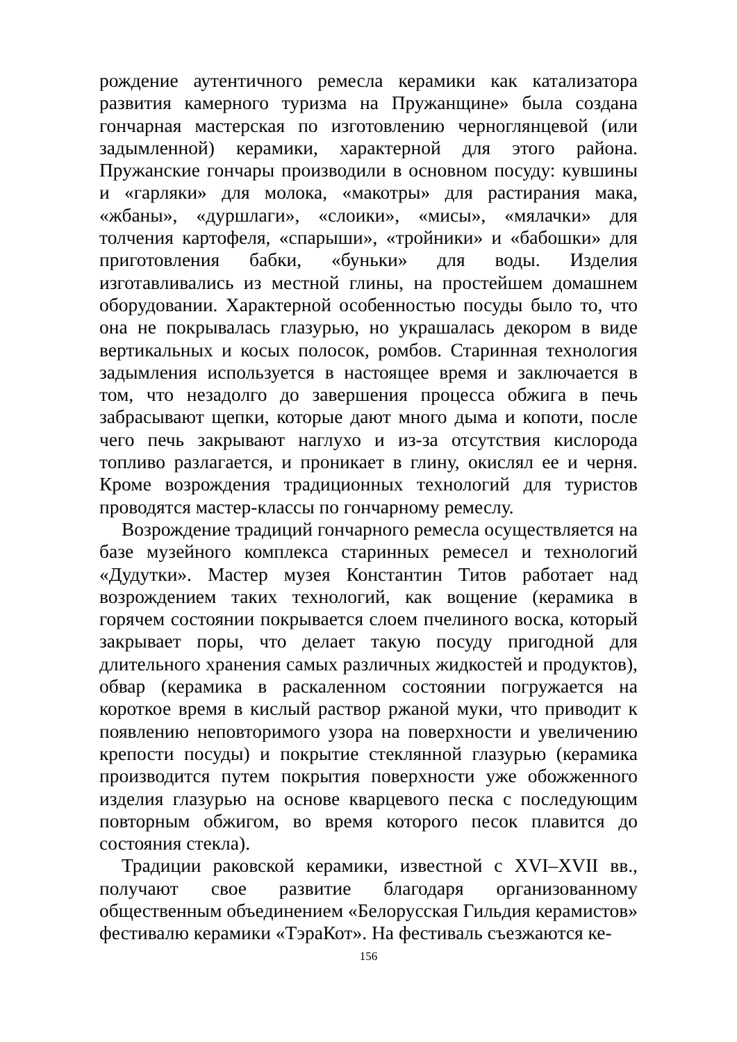рождение аутентичного ремесла керамики как катализатора развития камерного туризма на Пружанщине» была создана гончарная мастерская по изготовлению черноглянцевой (или задымленной) керамики, характерной для этого района. Пружанские гончары производили в основном посуду: кувшины и «гарляки» для молока, «макотры» для растирания мака, «жбаны», «дуршлаги», «слоики», «мисы», «мялачки» для толчения картофеля, «спарыши», «тройники» и «бабошки» для приготовления бабки, «буньки» для воды. Изделия изготавливались из местной глины, на простейшем домашнем оборудовании. Характерной особенностью посуды было то, что она не покрывалась глазурью, но украшалась декором в виде вертикальных и косых полосок, ромбов. Старинная технология задымления используется в настоящее время и заключается в том, что незадолго до завершения процесса обжига в печь забрасывают щепки, которые дают много дыма и копоти, после чего печь закрывают наглухо и из-за отсутствия кислорода топливо разлагается, и проникает в глину, окислял ее и черня. Кроме возрождения традиционных технологий для туристов проводятся мастер-классы по гончарному ремеслу.
Возрождение традиций гончарного ремесла осуществляется на базе музейного комплекса старинных ремесел и технологий «Дудутки». Мастер музея Константин Титов работает над возрождением таких технологий, как вощение (керамика в горячем состоянии покрывается слоем пчелиного воска, который закрывает поры, что делает такую посуду пригодной для длительного хранения самых различных жидкостей и продуктов), обвар (керамика в раскаленном состоянии погружается на короткое время в кислый раствор ржаной муки, что приводит к появлению неповторимого узора на поверхности и увеличению крепости посуды) и покрытие стеклянной глазурью (керамика производится путем покрытия поверхности уже обожженного изделия глазурью на основе кварцевого песка с последующим повторным обжигом, во время которого песок плавится до состояния стекла).
Традиции раковской керамики, известной с XVI–XVII вв., получают свое развитие благодаря организованному общественным объединением «Белорусская Гильдия керамистов» фестивалю керамики «ТэраКот». На фестиваль съезжаются ке-
156